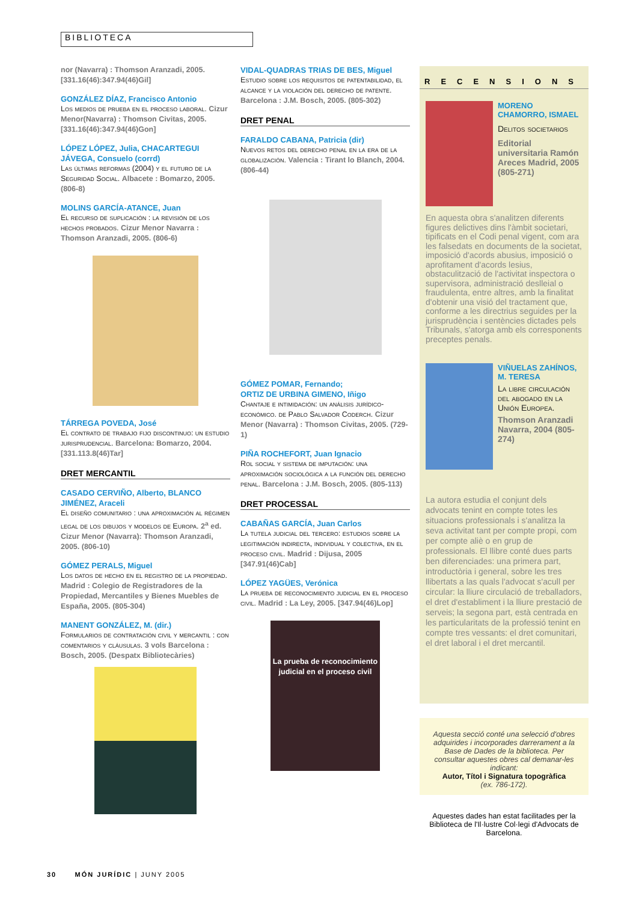BIBLIOTECA
nor (Navarra) : Thomson Aranzadi, 2005. [331.16(46):347.94(46)Gil]
GONZÁLEZ DÍAZ, Francisco Antonio
Los medios de prueba en el proceso laboral. Cizur Menor(Navarra) : Thomson Civitas, 2005. [331.16(46):347.94(46)Gon]
LÓPEZ LÓPEZ, Julia, CHACARTEGUI JÁVEGA, Consuelo (corrd)
Las últimas reformas (2004) y el futuro de la Seguridad Social. Albacete : Bomarzo, 2005. (806-8)
MOLINS GARCÍA-ATANCE, Juan
El recurso de suplicación : la revisión de los hechos probados. Cizur Menor Navarra : Thomson Aranzadi, 2005. (806-6)
TÁRREGA POVEDA, José
El contrato de trabajo fijo discontinuo: un estudio jurisprudencial. Barcelona: Bomarzo, 2004. [331.113.8(46)Tar]
DRET MERCANTIL
CASADO CERVIÑO, Alberto, BLANCO JIMÉNEZ, Araceli
El diseño comunitario : una aproximación al régimen legal de los dibujos y modelos de Europa. 2<sup>a</sup> ed. Cizur Menor (Navarra): Thomson Aranzadi, 2005. (806-10)
GÓMEZ PERALS, Miguel
Los datos de hecho en el registro de la propiedad. Madrid : Colegio de Registradores de la Propiedad, Mercantiles y Bienes Muebles de España, 2005. (805-304)
MANENT GONZÁLEZ, M. (dir.)
Formularios de contratación civil y mercantil : con comentarios y cláusulas. 3 vols Barcelona : Bosch, 2005. (Despatx Bibliotecàries)
VIDAL-QUADRAS TRIAS DE BES, Miguel
Estudio sobre los requisitos de patentabilidad, el alcance y la violación del derecho de patente. Barcelona : J.M. Bosch, 2005. (805-302)
DRET PENAL
FARALDO CABANA, Patricia (dir)
Nuevos retos del derecho penal en la era de la globalización. Valencia : Tirant lo Blanch, 2004. (806-44)
GÓMEZ POMAR, Fernando;
ORTIZ DE URBINA GIMENO, Iñigo
Chantaje e intimidación: un análisis jurídico-económico. de Pablo Salvador Coderch. Cizur Menor (Navarra) : Thomson Civitas, 2005. (729-1)
PIÑA ROCHEFORT, Juan Ignacio
Rol social y sistema de imputación: una aproximación sociológica a la función del derecho penal. Barcelona : J.M. Bosch, 2005. (805-113)
DRET PROCESSAL
CABAÑAS GARCÍA, Juan Carlos
La tutela judicial del tercero: estudios sobre la legitimación indirecta, individual y colectiva, en el proceso civil. Madrid : Dijusa, 2005 [347.91(46)Cab]
LÓPEZ YAGÜES, Verónica
La prueba de reconocimiento judicial en el proceso civil. Madrid : La Ley, 2005. [347.94(46)Lop]
La prueba de reconocimiento judicial en el proceso civil
RECENSIONS
MORENO CHAMORRO, ISMAEL
Delitos societarios
Editorial universitaria Ramón Areces Madrid, 2005 (805-271)
En aquesta obra s'analitzen diferents figures delictives dins l'àmbit societari, tipificats en el Codi penal vigent, com ara les falsedats en documents de la societat, imposició d'acords abusius, imposició o aprofitament d'acords lesius, obstaculització de l'activitat inspectora o supervisora, administració deslleial o fraudulenta, entre altres, amb la finalitat d'obtenir una visió del tractament que, conforme a les directrius seguides per la jurisprudència i sentències dictades pels Tribunals, s'atorga amb els corresponents preceptes penals.
VIÑUELAS ZAHÍNOS, M. TERESA
La libre circulación del abogado en la Unión Europea.
Thomson Aranzadi Navarra, 2004 (805-274)
La autora estudia el conjunt dels advocats tenint en compte totes les situacions professionals i s'analitza la seva activitat tant per compte propi, com per compte aliè o en grup de professionals. El llibre conté dues parts ben diferenciades: una primera part, introductòria i general, sobre les tres llibertats a las quals l'advocat s'acull per circular: la lliure circulació de treballadors, el dret d'establiment i la lliure prestació de serveis; la segona part, està centrada en les particularitats de la professió tenint en compte tres vessants: el dret comunitari, el dret laboral i el dret mercantil.
Aquesta secció conté una selecció d'obres adquirides i incorporades darrerament a la Base de Dades de la biblioteca. Per consultar aquestes obres cal demanar-les indicant:
Autor, Títol i Signatura topogràfica
(ex. 786-172).
Aquestes dades han estat facilitades per la Biblioteca de l'Il·lustre Col·legi d'Advocats de Barcelona.
30 MÓN JURÍDIC | JUNY 2005